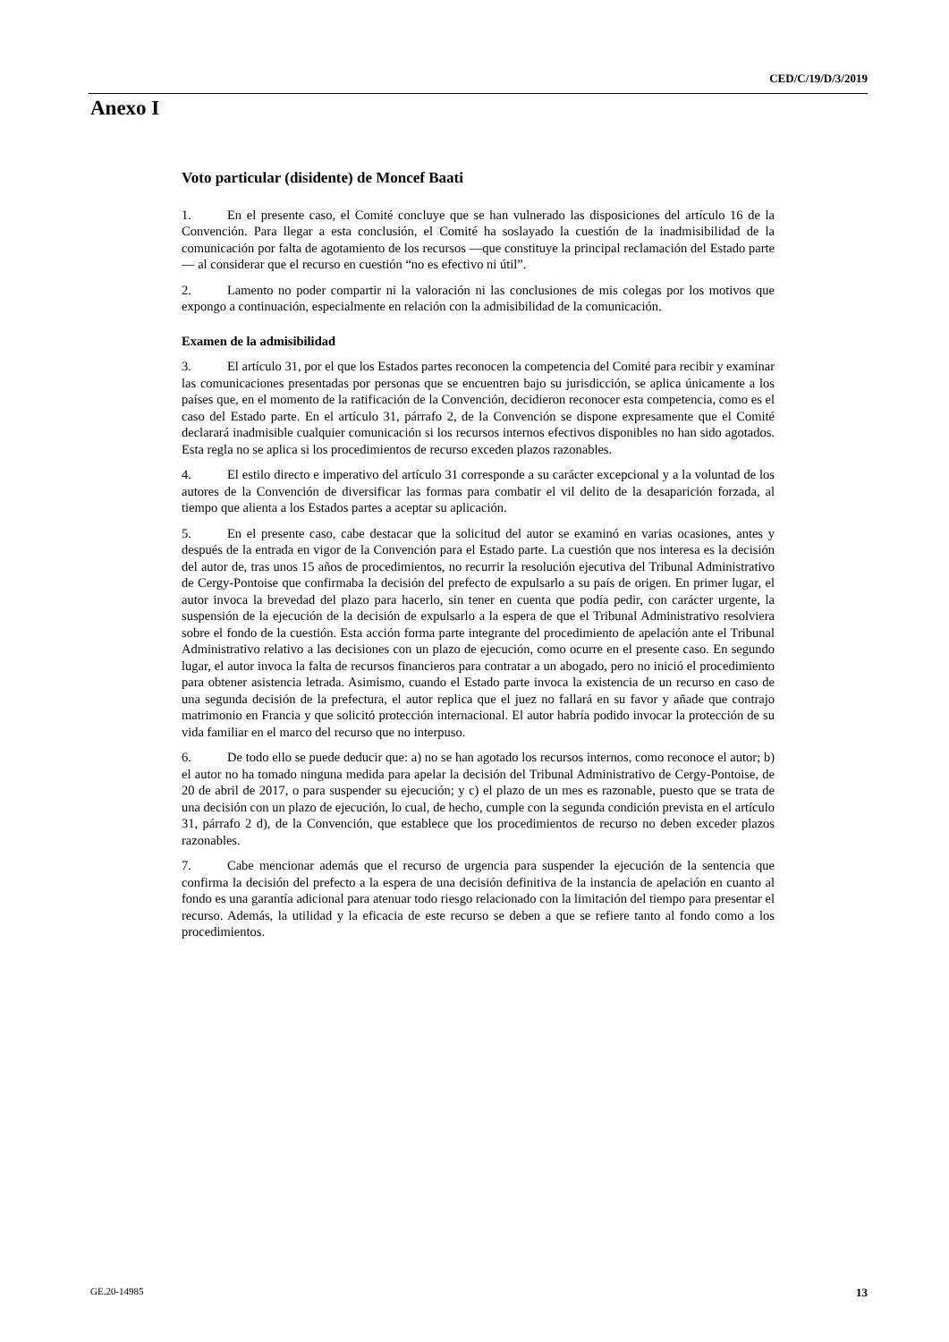CED/C/19/D/3/2019
Anexo I
Voto particular (disidente) de Moncef Baati
1. En el presente caso, el Comité concluye que se han vulnerado las disposiciones del artículo 16 de la Convención. Para llegar a esta conclusión, el Comité ha soslayado la cuestión de la inadmisibilidad de la comunicación por falta de agotamiento de los recursos —que constituye la principal reclamación del Estado parte— al considerar que el recurso en cuestión “no es efectivo ni útil”.
2. Lamento no poder compartir ni la valoración ni las conclusiones de mis colegas por los motivos que expongo a continuación, especialmente en relación con la admisibilidad de la comunicación.
Examen de la admisibilidad
3. El artículo 31, por el que los Estados partes reconocen la competencia del Comité para recibir y examinar las comunicaciones presentadas por personas que se encuentren bajo su jurisdicción, se aplica únicamente a los países que, en el momento de la ratificación de la Convención, decidieron reconocer esta competencia, como es el caso del Estado parte. En el artículo 31, párrafo 2, de la Convención se dispone expresamente que el Comité declarará inadmisible cualquier comunicación si los recursos internos efectivos disponibles no han sido agotados. Esta regla no se aplica si los procedimientos de recurso exceden plazos razonables.
4. El estilo directo e imperativo del artículo 31 corresponde a su carácter excepcional y a la voluntad de los autores de la Convención de diversificar las formas para combatir el vil delito de la desaparición forzada, al tiempo que alienta a los Estados partes a aceptar su aplicación.
5. En el presente caso, cabe destacar que la solicitud del autor se examinó en varias ocasiones, antes y después de la entrada en vigor de la Convención para el Estado parte. La cuestión que nos interesa es la decisión del autor de, tras unos 15 años de procedimientos, no recurrir la resolución ejecutiva del Tribunal Administrativo de Cergy-Pontoise que confirmaba la decisión del prefecto de expulsarlo a su país de origen. En primer lugar, el autor invoca la brevedad del plazo para hacerlo, sin tener en cuenta que podía pedir, con carácter urgente, la suspensión de la ejecución de la decisión de expulsarlo a la espera de que el Tribunal Administrativo resolviera sobre el fondo de la cuestión. Esta acción forma parte integrante del procedimiento de apelación ante el Tribunal Administrativo relativo a las decisiones con un plazo de ejecución, como ocurre en el presente caso. En segundo lugar, el autor invoca la falta de recursos financieros para contratar a un abogado, pero no inició el procedimiento para obtener asistencia letrada. Asimismo, cuando el Estado parte invoca la existencia de un recurso en caso de una segunda decisión de la prefectura, el autor replica que el juez no fallará en su favor y añade que contrajo matrimonio en Francia y que solicitó protección internacional. El autor habría podido invocar la protección de su vida familiar en el marco del recurso que no interpuso.
6. De todo ello se puede deducir que: a) no se han agotado los recursos internos, como reconoce el autor; b) el autor no ha tomado ninguna medida para apelar la decisión del Tribunal Administrativo de Cergy-Pontoise, de 20 de abril de 2017, o para suspender su ejecución; y c) el plazo de un mes es razonable, puesto que se trata de una decisión con un plazo de ejecución, lo cual, de hecho, cumple con la segunda condición prevista en el artículo 31, párrafo 2 d), de la Convención, que establece que los procedimientos de recurso no deben exceder plazos razonables.
7. Cabe mencionar además que el recurso de urgencia para suspender la ejecución de la sentencia que confirma la decisión del prefecto a la espera de una decisión definitiva de la instancia de apelación en cuanto al fondo es una garantía adicional para atenuar todo riesgo relacionado con la limitación del tiempo para presentar el recurso. Además, la utilidad y la eficacia de este recurso se deben a que se refiere tanto al fondo como a los procedimientos.
GE.20-14985 13